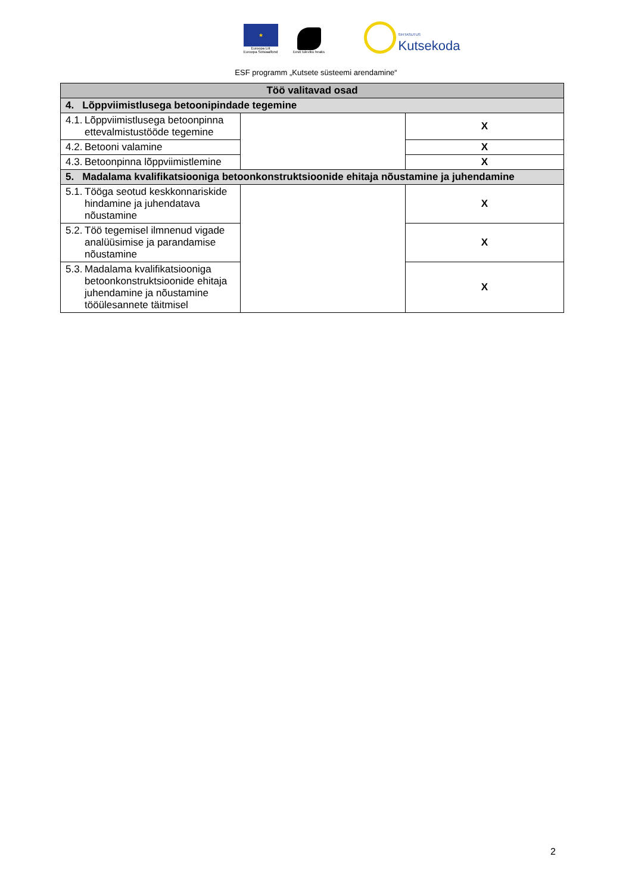★
Euroopa Liit
Euroopa Sotsiaalfond
Eesti tuleviku heaks
SIHTASUTUS
Kutsekoda
ESF programm „Kutsete süsteemi arendamine“
| Töö valitavad osad | | |
| --- | --- | --- |
| 4. Lõppviimistlusega betoonipindade tegemine | | |
| 4.1. Lõppviimistlusega betoonpinna ettevalmistustööde tegemine | | X |
| 4.2. Betooni valamine | | X |
| 4.3. Betoonpinna lõppviimistlemine | | X |
| 5. Madalama kvalifikatsiooniga betoonkonstruktsioonide ehitaja nõustamine ja juhendamine | | |
| 5.1. Tööga seotud keskkonnariskide hindamine ja juhendatava nõustamine | | X |
| 5.2. Töö tegemisel ilmnenud vigade analüüsimise ja parandamise nõustamine | | X |
| 5.3. Madalama kvalifikatsiooniga betoonkonstruktsioonide ehitaja juhendamine ja nõustamine tööülesannete täitmisel | | X |
2